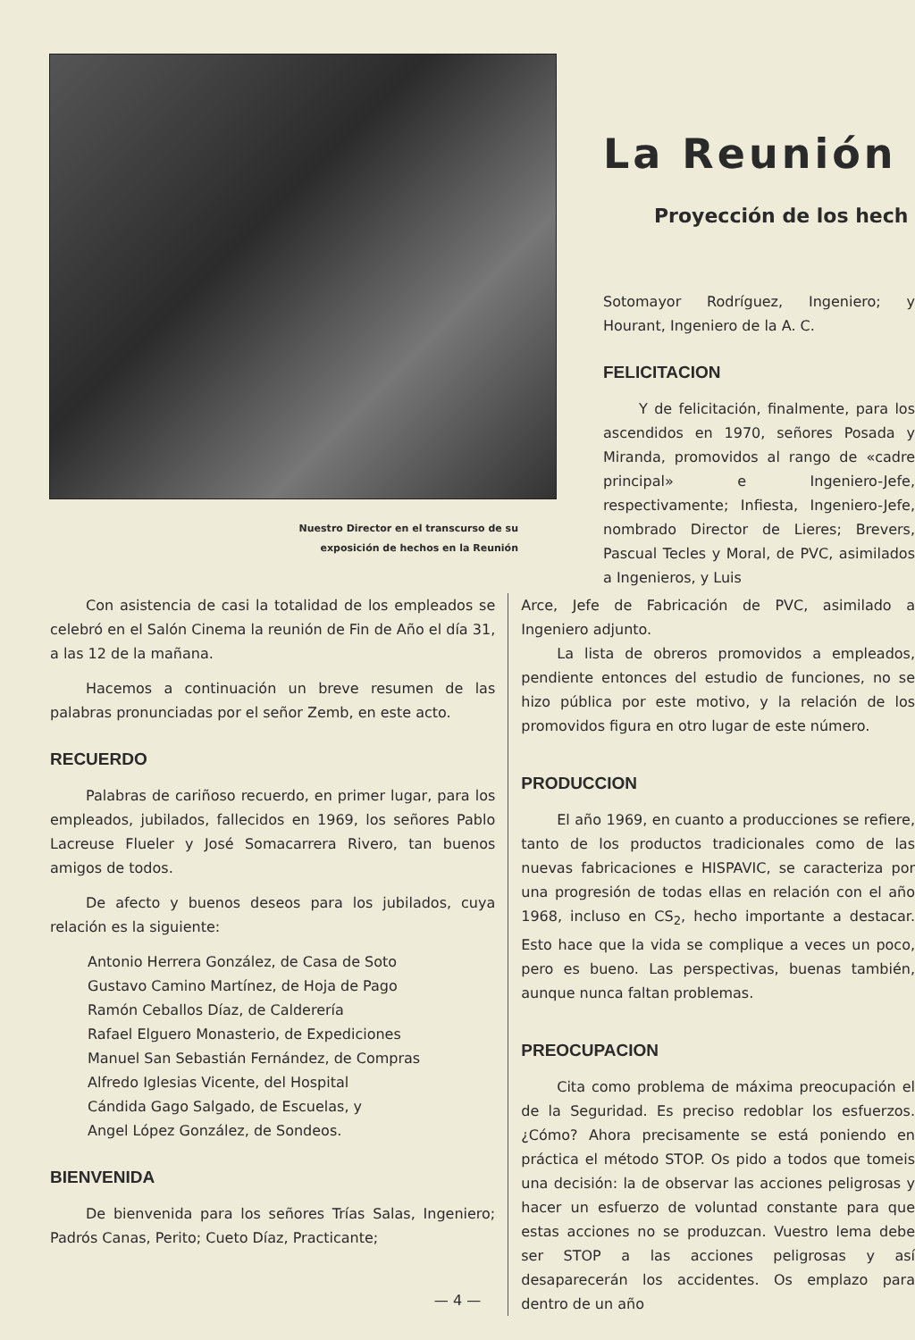Nuestro Director en el transcurso de su
exposición de hechos en la Reunión
La Reunión
Proyección de los hech
Sotomayor Rodríguez, Ingeniero; y Hourant, Ingeniero de la A. C.
FELICITACION
Y de felicitación, finalmente, para los ascendidos en 1970, señores Posada y Miranda, promovidos al rango de «cadre principal» e Ingeniero-Jefe, respectivamente; Infiesta, Ingeniero-Jefe, nombrado Director de Lieres; Brevers, Pascual Tecles y Moral, de PVC, asimilados a Ingenieros, y Luis
Con asistencia de casi la totalidad de los empleados se celebró en el Salón Cinema la reunión de Fin de Año el día 31, a las 12 de la mañana.
Hacemos a continuación un breve resumen de las palabras pronunciadas por el señor Zemb, en este acto.
RECUERDO
Palabras de cariñoso recuerdo, en primer lugar, para los empleados, jubilados, fallecidos en 1969, los señores Pablo Lacreuse Flueler y José Somacarrera Rivero, tan buenos amigos de todos.
De afecto y buenos deseos para los jubilados, cuya relación es la siguiente:
Antonio Herrera González, de Casa de Soto
Gustavo Camino Martínez, de Hoja de Pago
Ramón Ceballos Díaz, de Calderería
Rafael Elguero Monasterio, de Expediciones
Manuel San Sebastián Fernández, de Compras
Alfredo Iglesias Vicente, del Hospital
Cándida Gago Salgado, de Escuelas, y
Angel López González, de Sondeos.
BIENVENIDA
De bienvenida para los señores Trías Salas, Ingeniero; Padrós Canas, Perito; Cueto Díaz, Practicante;
Arce, Jefe de Fabricación de PVC, asimilado a Ingeniero adjunto.
La lista de obreros promovidos a empleados, pendiente entonces del estudio de funciones, no se hizo pública por este motivo, y la relación de los promovidos figura en otro lugar de este número.
PRODUCCION
El año 1969, en cuanto a producciones se refiere, tanto de los productos tradicionales como de las nuevas fabricaciones e HISPAVIC, se caracteriza por una progresión de todas ellas en relación con el año 1968, incluso en CS<sub>2</sub>, hecho importante a destacar. Esto hace que la vida se complique a veces un poco, pero es bueno. Las perspectivas, buenas también, aunque nunca faltan problemas.
PREOCUPACION
Cita como problema de máxima preocupación el de la Seguridad. Es preciso redoblar los esfuerzos. ¿Cómo? Ahora precisamente se está poniendo en práctica el método STOP. Os pido a todos que tomeis una decisión: la de observar las acciones peligrosas y hacer un esfuerzo de voluntad constante para que estas acciones no se produzcan. Vuestro lema debe ser STOP a las acciones peligrosas y así desaparecerán los accidentes. Os emplazo para dentro de un año
— 4 —